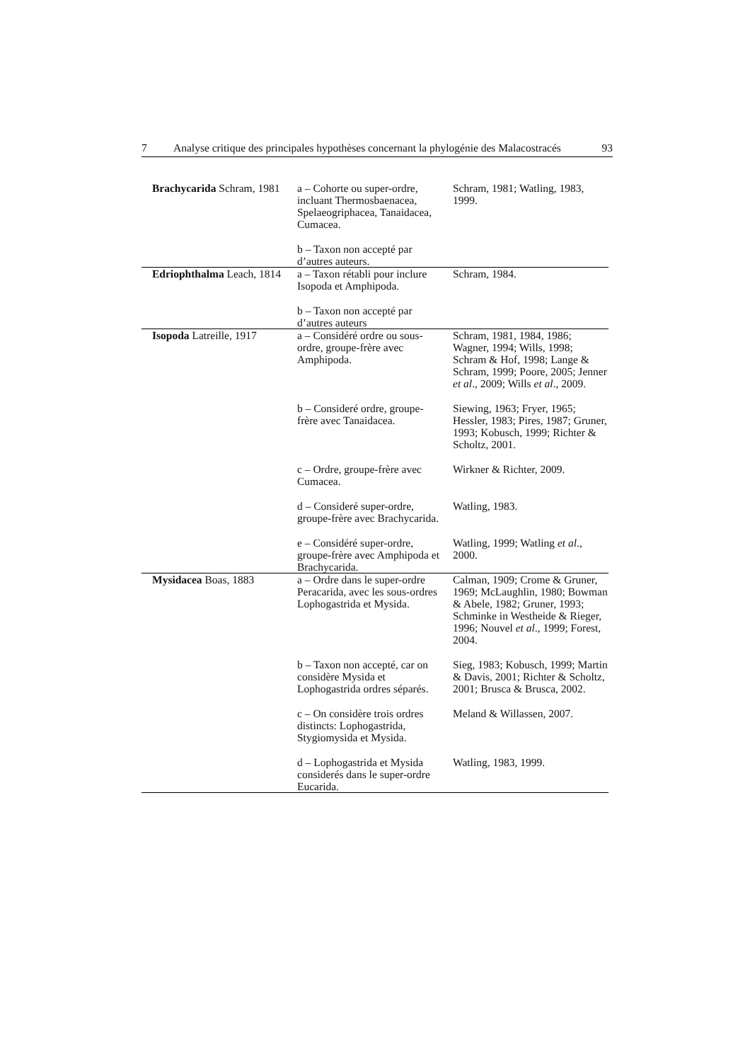7 Analyse critique des principales hypothèses concernant la phylogénie des Malacostracés 93
| Brachycarida Schram, 1981 | a – Cohorte ou super-ordre, incluant Thermosbaenacea, Spelaeogriphacea, Tanaidacea, Cumacea. | Schram, 1981; Watling, 1983, 1999. |
| | b – Taxon non accepté par d’autres auteurs. | |
| Edriophthalma Leach, 1814 | a – Taxon rétabli pour inclure Isopoda et Amphipoda. | Schram, 1984. |
| | b – Taxon non accepté par d’autres auteurs | |
| Isopoda Latreille, 1917 | a – Considéré ordre ou sous-ordre, groupe-frère avec Amphipoda. | Schram, 1981, 1984, 1986; Wagner, 1994; Wills, 1998; Schram & Hof, 1998; Lange & Schram, 1999; Poore, 2005; Jenner et al ., 2009; Wills et al ., 2009. |
| | b – Consideré ordre, groupe-frère avec Tanaidacea. | Siewing, 1963; Fryer, 1965; Hessler, 1983; Pires, 1987; Gruner, 1993; Kobusch, 1999; Richter & Scholtz, 2001. |
| | c – Ordre, groupe-frère avec Cumacea. | Wirkner & Richter, 2009. |
| | d – Consideré super-ordre, groupe-frère avec Brachycarida. | Watling, 1983. |
| | e – Considéré super-ordre, groupe-frère avec Amphipoda et Brachycarida. | Watling, 1999; Watling et al ., 2000. |
| Mysidacea Boas, 1883 | a – Ordre dans le super-ordre Peracarida, avec les sous-ordres Lophogastrida et Mysida. | Calman, 1909; Crome & Gruner, 1969; McLaughlin, 1980; Bowman & Abele, 1982; Gruner, 1993; Schminke in Westheide & Rieger, 1996; Nouvel et al ., 1999; Forest, 2004. |
| | b – Taxon non accepté, car on considère Mysida et Lophogastrida ordres séparés. | Sieg, 1983; Kobusch, 1999; Martin & Davis, 2001; Richter & Scholtz, 2001; Brusca & Brusca, 2002. |
| | c – On considère trois ordres distincts: Lophogastrida, Stygiomysida et Mysida. | Meland & Willassen, 2007. |
| | d – Lophogastrida et Mysida considerés dans le super-ordre Eucarida. | Watling, 1983, 1999. |